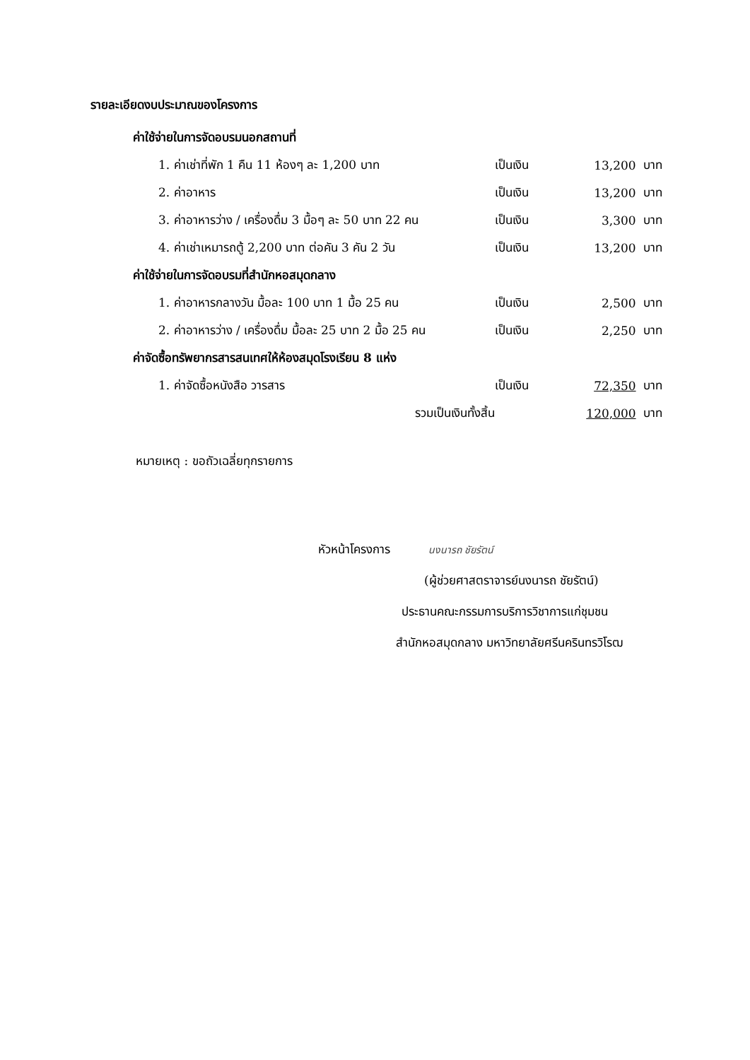รายละเอียดงบประมาณของโครงการ
| ค่าใช้จ่ายในการจัดอบรมนอกสถานที่ | | | |
| 1. ค่าเช่าที่พัก 1 คืน 11 ห้องๆ ละ 1,200 บาท | เป็นเงิน | 13,200 | บาท |
| 2. ค่าอาหาร | เป็นเงิน | 13,200 | บาท |
| 3. ค่าอาหารว่าง / เครื่องดื่ม 3 มื้อๆ ละ 50 บาท 22 คน | เป็นเงิน | 3,300 | บาท |
| 4. ค่าเช่าเหมารถตู้ 2,200 บาท ต่อคัน 3 คัน 2 วัน | เป็นเงิน | 13,200 | บาท |
| ค่าใช้จ่ายในการจัดอบรมที่สำนักหอสมุดกลาง | | | |
| 1. ค่าอาหารกลางวัน มื้อละ 100 บาท 1 มื้อ 25 คน | เป็นเงิน | 2,500 | บาท |
| 2. ค่าอาหารว่าง / เครื่องดื่ม มื้อละ 25 บาท 2 มื้อ 25 คน | เป็นเงิน | 2,250 | บาท |
| ค่าจัดซื้อทรัพยากรสารสนเทศให้ห้องสมุดโรงเรียน 8 แห่ง | | | |
| 1. ค่าจัดซื้อหนังสือ วารสาร | เป็นเงิน | 72,350 | บาท |
| รวมเป็นเงินทั้งสิ้น | | 120,000 | บาท |
หมายเหตุ : ขอถัวเฉลี่ยทุกรายการ
หัวหน้าโครงการ นงนารถ ชัยรัตน์
(ผู้ช่วยศาสตราจารย์นงนารถ ชัยรัตน์)
ประธานคณะกรรมการบริการวิชาการแก่ชุมชน
สำนักหอสมุดกลาง มหาวิทยาลัยศรีนครินทรวิโรฒ